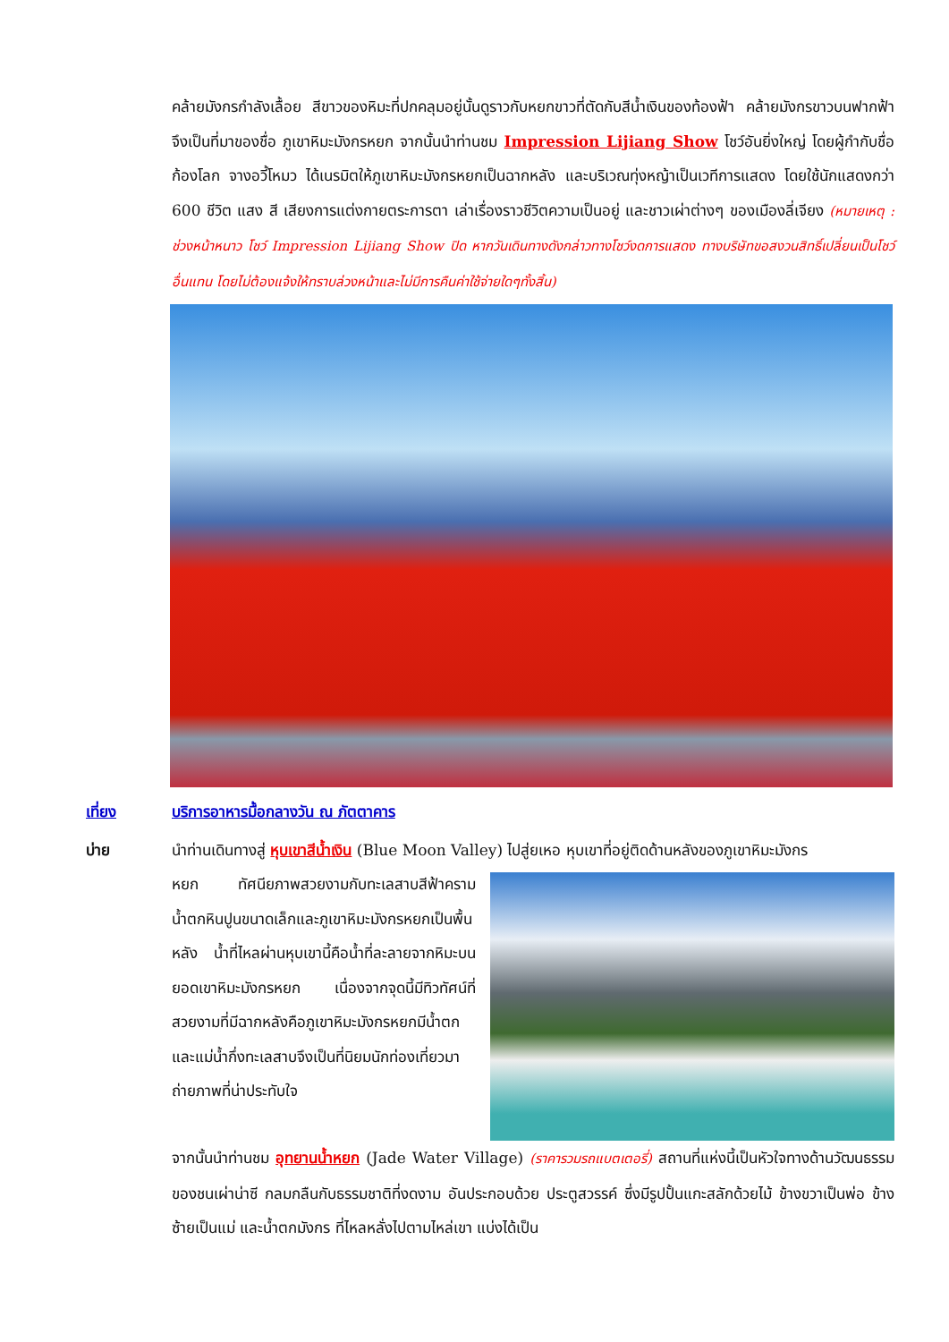คล้ายมังกรกำลังเลื้อย สีขาวของหิมะที่ปกคลุมอยู่นั้นดูราวกับหยกขาวที่ตัดกับสีน้ำเงินของท้องฟ้า คล้ายมังกรขาวบนฟากฟ้า จึงเป็นที่มาของชื่อ ภูเขาหิมะมังกรหยก จากนั้นนำท่านชม Impression Lijiang Show โชว์อันยิ่งใหญ่ โดยผู้กำกับชื่อก้องโลก จางอวี้โหมว ได้เนรมิตให้ภูเขาหิมะมังกรหยกเป็นฉากหลัง และบริเวณทุ่งหญ้าเป็นเวทีการแสดง โดยใช้นักแสดงกว่า 600 ชีวิต แสง สี เสียงการแต่งกายตระการตา เล่าเรื่องราวชีวิตความเป็นอยู่ และชาวเผ่าต่างๆ ของเมืองลี่เจียง (หมายเหตุ : ช่วงหน้าหนาว โชว์ Impression Lijiang Show ปิด หากวันเดินทางดังกล่าวทางโชว์งดการแสดง ทางบริษัทขอสงวนสิทธิ์เปลี่ยนเป็นโชว์อื่นแทน โดยไม่ต้องแจ้งให้ทราบล่วงหน้าและไม่มีการคืนค่าใช้จ่ายใดๆทั้งสิ้น)
เที่ยง บริการอาหารมื้อกลางวัน ณ ภัตตาคาร
บ่าย นำท่านเดินทางสู่ หุบเขาสีน้ำเงิน (Blue Moon Valley) ไปสู่ยเหอ หุบเขาที่อยู่ติดด้านหลังของภูเขาหิมะมังกร
หยก ทัศนียภาพสวยงามกับทะเลสาบสีฟ้าคราม น้ำตกหินปูนขนาดเล็กและภูเขาหิมะมังกรหยกเป็นพื้นหลัง น้ำที่ไหลผ่านหุบเขานี้คือน้ำที่ละลายจากหิมะบนยอดเขาหิมะมังกรหยก เนื่องจากจุดนี้มีทิวทัศน์ที่สวยงามที่มีฉากหลังคือภูเขาหิมะมังกรหยกมีน้ำตกและแม่น้ำกึ่งทะเลสาบจึงเป็นที่นิยมนักท่องเที่ยวมาถ่ายภาพที่น่าประทับใจ
จากนั้นนำท่านชม อุทยานน้ำหยก (Jade Water Village) (ราคารวมรถแบตเตอรี่) สถานที่แห่งนี้เป็นหัวใจทางด้านวัฒนธรรมของชนเผ่าน่าซี กลมกลืนกับธรรมชาติที่งดงาม อันประกอบด้วย ประตูสวรรค์ ซึ่งมีรูปปั้นแกะสลักด้วยไม้ ข้างขวาเป็นพ่อ ข้างซ้ายเป็นแม่ และน้ำตกมังกร ที่ไหลหลั่งไปตามไหล่เขา แบ่งได้เป็น